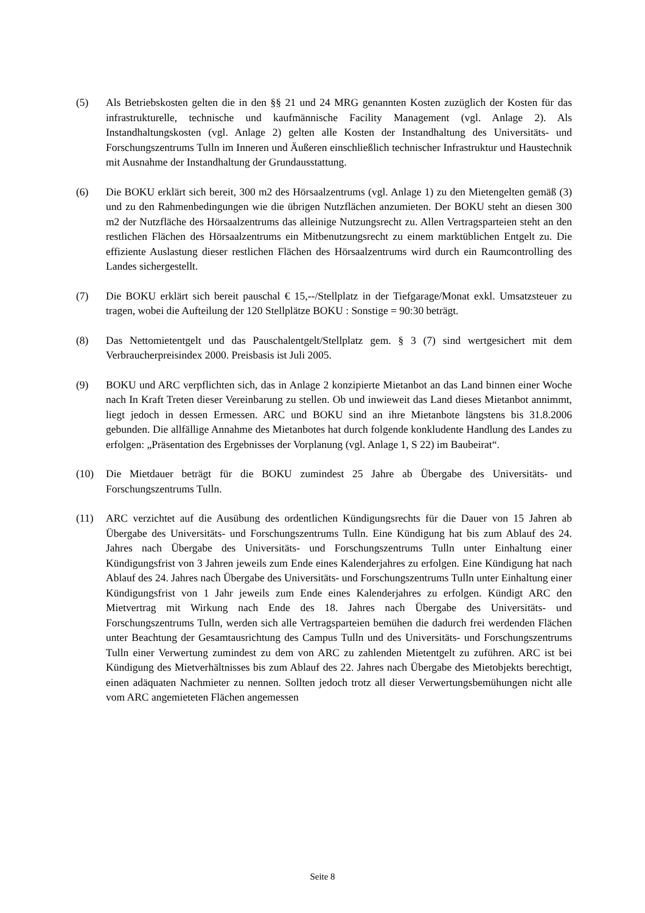(5) Als Betriebskosten gelten die in den §§ 21 und 24 MRG genannten Kosten zuzüglich der Kosten für das infrastrukturelle, technische und kaufmännische Facility Management (vgl. Anlage 2). Als Instandhaltungskosten (vgl. Anlage 2) gelten alle Kosten der Instandhaltung des Universitäts- und Forschungszentrums Tulln im Inneren und Äußeren einschließlich technischer Infrastruktur und Haustechnik mit Ausnahme der Instandhaltung der Grundausstattung.
(6) Die BOKU erklärt sich bereit, 300 m2 des Hörsaalzentrums (vgl. Anlage 1) zu den Mietengelten gemäß (3) und zu den Rahmenbedingungen wie die übrigen Nutzflächen anzumieten. Der BOKU steht an diesen 300 m2 der Nutzfläche des Hörsaalzentrums das alleinige Nutzungsrecht zu. Allen Vertragsparteien steht an den restlichen Flächen des Hörsaalzentrums ein Mitbenutzungsrecht zu einem marktüblichen Entgelt zu. Die effiziente Auslastung dieser restlichen Flächen des Hörsaalzentrums wird durch ein Raumcontrolling des Landes sichergestellt.
(7) Die BOKU erklärt sich bereit pauschal € 15,--/Stellplatz in der Tiefgarage/Monat exkl. Umsatzsteuer zu tragen, wobei die Aufteilung der 120 Stellplätze BOKU : Sonstige = 90:30 beträgt.
(8) Das Nettomietentgelt und das Pauschalentgelt/Stellplatz gem. § 3 (7) sind wertgesichert mit dem Verbraucherpreisindex 2000. Preisbasis ist Juli 2005.
(9) BOKU und ARC verpflichten sich, das in Anlage 2 konzipierte Mietanbot an das Land binnen einer Woche nach In Kraft Treten dieser Vereinbarung zu stellen. Ob und inwieweit das Land dieses Mietanbot annimmt, liegt jedoch in dessen Ermessen. ARC und BOKU sind an ihre Mietanbote längstens bis 31.8.2006 gebunden. Die allfällige Annahme des Mietanbotes hat durch folgende konkludente Handlung des Landes zu erfolgen: „Präsentation des Ergebnisses der Vorplanung (vgl. Anlage 1, S 22) im Baubeirat“.
(10) Die Mietdauer beträgt für die BOKU zumindest 25 Jahre ab Übergabe des Universitäts- und Forschungszentrums Tulln.
(11) ARC verzichtet auf die Ausübung des ordentlichen Kündigungsrechts für die Dauer von 15 Jahren ab Übergabe des Universitäts- und Forschungszentrums Tulln. Eine Kündigung hat bis zum Ablauf des 24. Jahres nach Übergabe des Universitäts- und Forschungszentrums Tulln unter Einhaltung einer Kündigungsfrist von 3 Jahren jeweils zum Ende eines Kalenderjahres zu erfolgen. Eine Kündigung hat nach Ablauf des 24. Jahres nach Übergabe des Universitäts- und Forschungszentrums Tulln unter Einhaltung einer Kündigungsfrist von 1 Jahr jeweils zum Ende eines Kalenderjahres zu erfolgen. Kündigt ARC den Mietvertrag mit Wirkung nach Ende des 18. Jahres nach Übergabe des Universitäts- und Forschungszentrums Tulln, werden sich alle Vertragsparteien bemühen die dadurch frei werdenden Flächen unter Beachtung der Gesamtausrichtung des Campus Tulln und des Universitäts- und Forschungszentrums Tulln einer Verwertung zumindest zu dem von ARC zu zahlenden Mietentgelt zu zuführen. ARC ist bei Kündigung des Mietverhältnisses bis zum Ablauf des 22. Jahres nach Übergabe des Mietobjekts berechtigt, einen adäquaten Nachmieter zu nennen. Sollten jedoch trotz all dieser Verwertungsbemühungen nicht alle vom ARC angemieteten Flächen angemessen
Seite 8